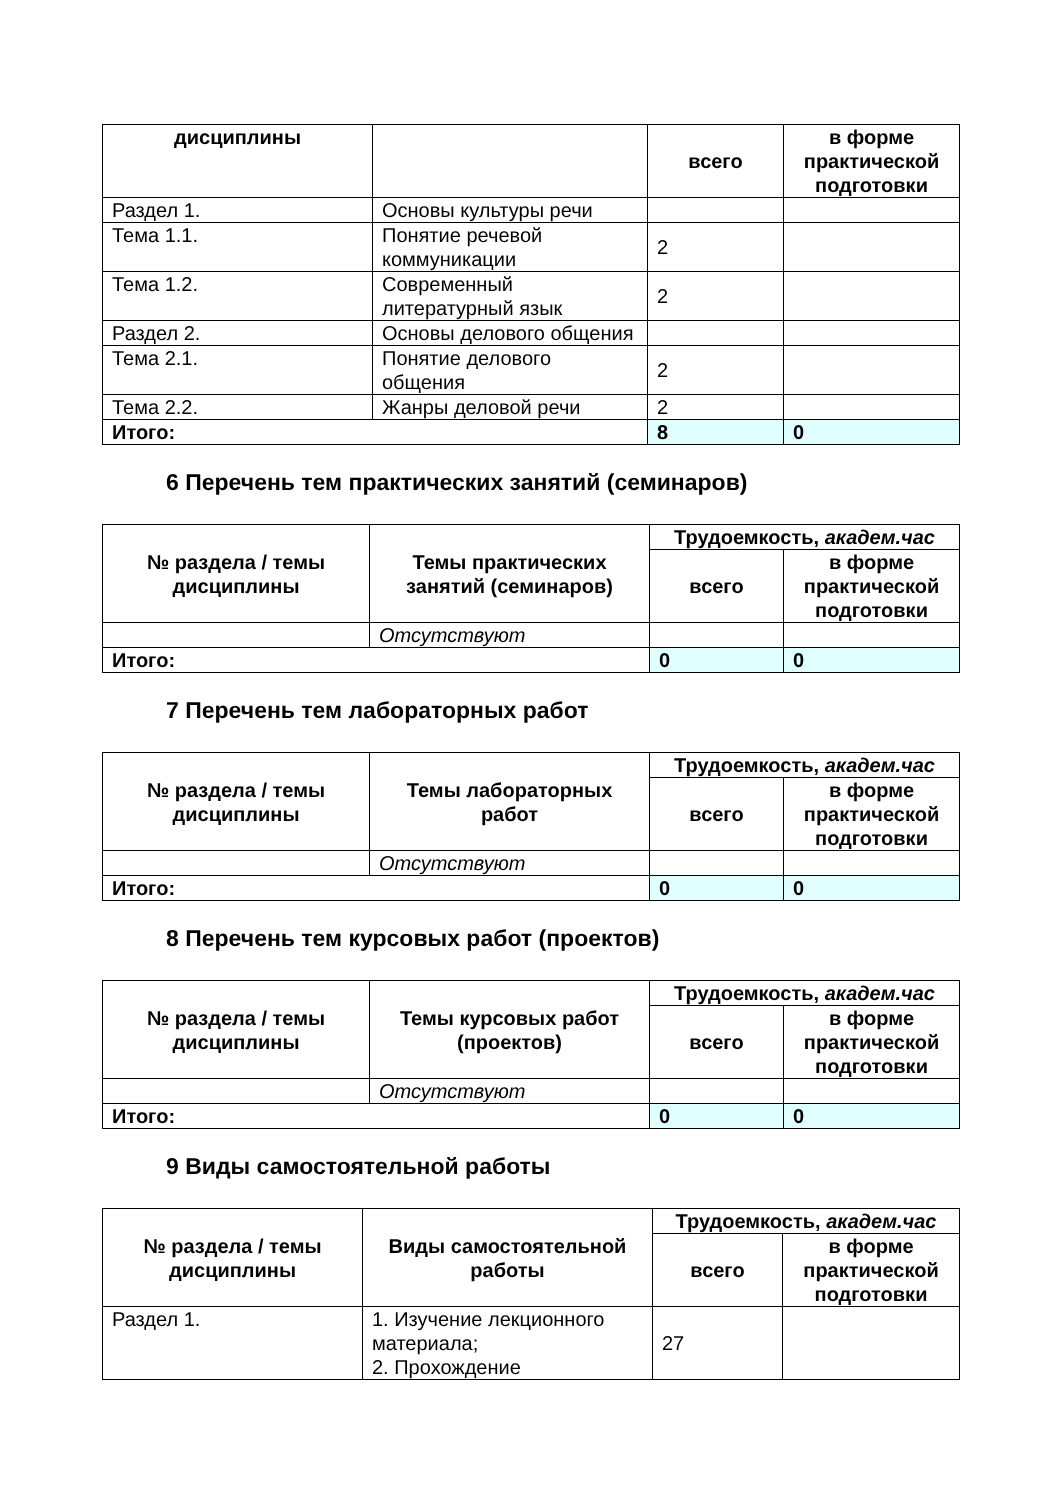| дисциплины | | всего | в форме практической подготовки |
| Раздел 1. | Основы культуры речи | | |
| Тема 1.1. | Понятие речевой коммуникации | 2 | |
| Тема 1.2. | Современный литературный язык | 2 | |
| Раздел 2. | Основы делового общения | | |
| Тема 2.1. | Понятие делового общения | 2 | |
| Тема 2.2. | Жанры деловой речи | 2 | |
| Итого: | | 8 | 0 |
6 Перечень тем практических занятий (семинаров)
| № раздела / темы дисциплины | Темы практических занятий (семинаров) | Трудоемкость, академ.час | |
| --- | --- | --- | --- |
| | | всего | в форме практической подготовки |
| | Отсутствуют | | |
| Итого: | | 0 | 0 |
7 Перечень тем лабораторных работ
| № раздела / темы дисциплины | Темы лабораторных работ | Трудоемкость, академ.час | |
| --- | --- | --- | --- |
| | | всего | в форме практической подготовки |
| | Отсутствуют | | |
| Итого: | | 0 | 0 |
8 Перечень тем курсовых работ (проектов)
| № раздела / темы дисциплины | Темы курсовых работ (проектов) | Трудоемкость, академ.час | |
| --- | --- | --- | --- |
| | | всего | в форме практической подготовки |
| | Отсутствуют | | |
| Итого: | | 0 | 0 |
9 Виды самостоятельной работы
| № раздела / темы дисциплины | Виды самостоятельной работы | Трудоемкость, академ.час | |
| --- | --- | --- | --- |
| | | всего | в форме практической подготовки |
| Раздел 1. | 1. Изучение лекционного материала; 2. Прохождение | 27 | |